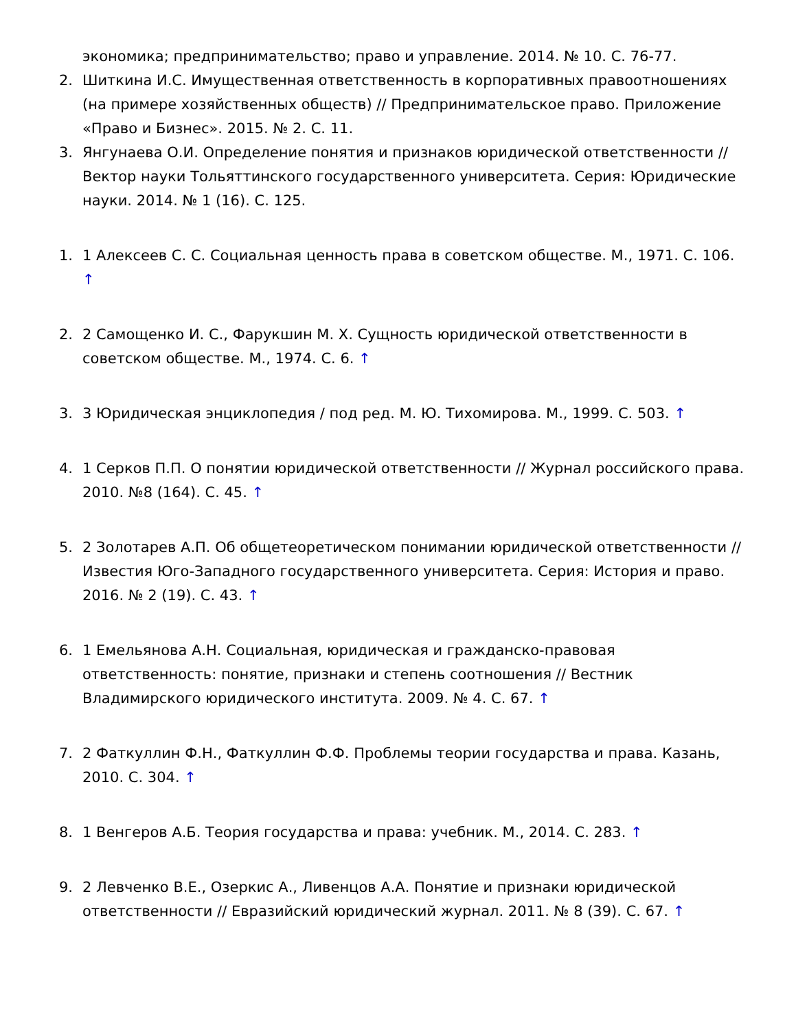экономика; предпринимательство; право и управление. 2014. № 10. С. 76-77.
2. Шиткина И.С. Имущественная ответственность в корпоративных правоотношениях (на примере хозяйственных обществ) // Предпринимательское право. Приложение «Право и Бизнес». 2015. № 2. С. 11.
3. Янгунаева О.И. Определение понятия и признаков юридической ответственности // Вектор науки Тольяттинского государственного университета. Серия: Юридические науки. 2014. № 1 (16). С. 125.
1. 1 Алексеев С. С. Социальная ценность права в советском обществе. М., 1971. С. 106. ↑
2. 2 Самощенко И. С., Фарукшин М. Х. Сущность юридической ответственности в советском обществе. М., 1974. С. 6. ↑
3. 3 Юридическая энциклопедия / под ред. М. Ю. Тихомирова. М., 1999. С. 503. ↑
4. 1 Серков П.П. О понятии юридической ответственности // Журнал российского права. 2010. №8 (164). С. 45. ↑
5. 2 Золотарев А.П. Об общетеоретическом понимании юридической ответственности // Известия Юго-Западного государственного университета. Серия: История и право. 2016. № 2 (19). С. 43. ↑
6. 1 Емельянова А.Н. Социальная, юридическая и гражданско-правовая ответственность: понятие, признаки и степень соотношения // Вестник Владимирского юридического института. 2009. № 4. С. 67. ↑
7. 2 Фаткуллин Ф.Н., Фаткуллин Ф.Ф. Проблемы теории государства и права. Казань, 2010. С. 304. ↑
8. 1 Венгеров А.Б. Теория государства и права: учебник. М., 2014. С. 283. ↑
9. 2 Левченко В.Е., Озеркис А., Ливенцов А.А. Понятие и признаки юридической ответственности // Евразийский юридический журнал. 2011. № 8 (39). С. 67. ↑